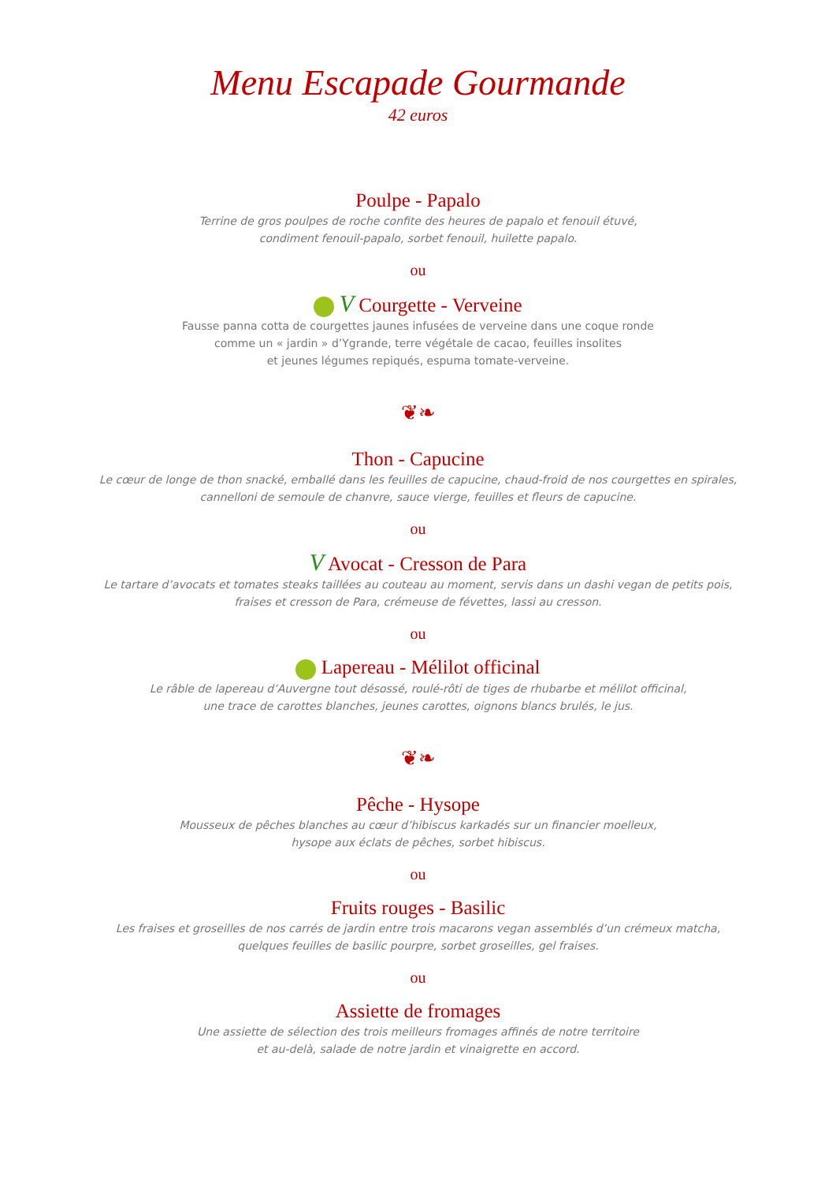Menu Escapade Gourmande
42 euros
Poulpe - Papalo
Terrine de gros poulpes de roche confite des heures de papalo et fenouil étuvé,
condiment fenouil-papalo, sorbet fenouil, huilette papalo.
ou
V Courgette - Verveine
Fausse panna cotta de courgettes jaunes infusées de verveine dans une coque ronde
comme un « jardin » d’Ygrande, terre végétale de cacao, feuilles insolites
et jeunes légumes repiqués, espuma tomate-verveine.
❦❧
Thon - Capucine
Le cœur de longe de thon snacké, emballé dans les feuilles de capucine, chaud-froid de nos courgettes en spirales,
cannelloni de semoule de chanvre, sauce vierge, feuilles et fleurs de capucine.
ou
V Avocat - Cresson de Para
Le tartare d’avocats et tomates steaks taillées au couteau au moment, servis dans un dashi vegan de petits pois,
fraises et cresson de Para, crémeuse de févettes, lassi au cresson.
ou
Lapereau - Mélilot officinal
Le râble de lapereau d’Auvergne tout désossé, roulé-rôti de tiges de rhubarbe et mélilot officinal,
une trace de carottes blanches, jeunes carottes, oignons blancs brulés, le jus.
❦❧
Pêche - Hysope
Mousseux de pêches blanches au cœur d’hibiscus karkadés sur un financier moelleux,
hysope aux éclats de pêches, sorbet hibiscus.
ou
Fruits rouges - Basilic
Les fraises et groseilles de nos carrés de jardin entre trois macarons vegan assemblés d’un crémeux matcha,
quelques feuilles de basilic pourpre, sorbet groseilles, gel fraises.
ou
Assiette de fromages
Une assiette de sélection des trois meilleurs fromages affinés de notre territoire
et au-delà, salade de notre jardin et vinaigrette en accord.